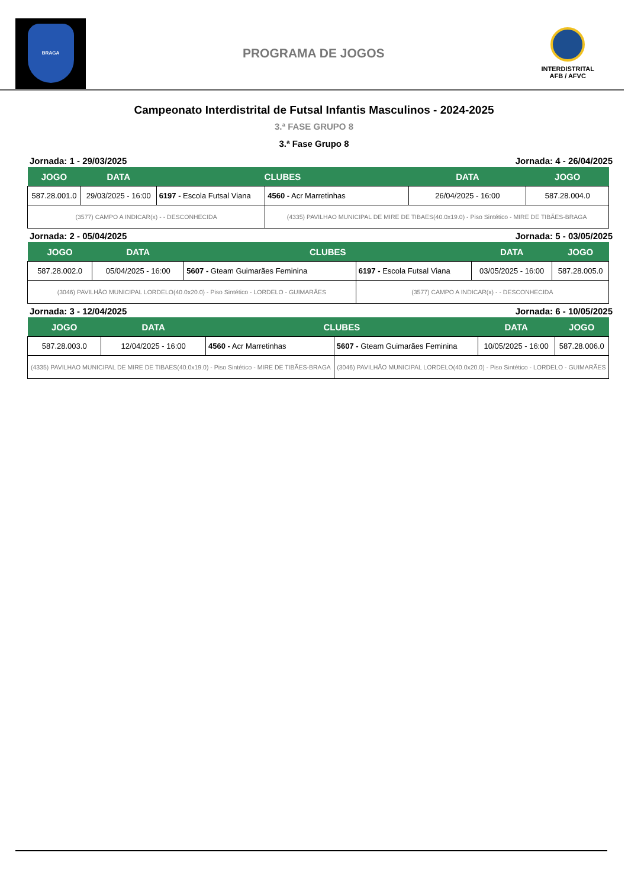BRAGA
PROGRAMA DE JOGOS
INTERDISTRITAL
AFB / AFVC
Campeonato Interdistrital de Futsal Infantis Masculinos - 2024-2025
3.ª FASE GRUPO 8
3.ª Fase Grupo 8
Jornada: 1 - 29/03/2025 Jornada: 4 - 26/04/2025
| JOGO | DATA | CLUBES | | DATA | JOGO |
| --- | --- | --- | --- | --- | --- |
| 587.28.001.0 | 29/03/2025 - 16:00 | 6197 - Escola Futsal Viana | 4560 - Acr Marretinhas | 26/04/2025 - 16:00 | 587.28.004.0 |
| (3577) CAMPO A INDICAR(x) - - DESCONHECIDA | | | (4335) PAVILHAO MUNICIPAL DE MIRE DE TIBAES(40.0x19.0) - Piso Sintético - MIRE DE TIBÃES-BRAGA | | |
Jornada: 2 - 05/04/2025 Jornada: 5 - 03/05/2025
| JOGO | DATA | CLUBES | | DATA | JOGO |
| --- | --- | --- | --- | --- | --- |
| 587.28.002.0 | 05/04/2025 - 16:00 | 5607 - Gteam Guimarães Feminina | 6197 - Escola Futsal Viana | 03/05/2025 - 16:00 | 587.28.005.0 |
| (3046) PAVILHÃO MUNICIPAL LORDELO(40.0x20.0) - Piso Sintético - LORDELO - GUIMARÃES | | | (3577) CAMPO A INDICAR(x) - - DESCONHECIDA | | |
Jornada: 3 - 12/04/2025 Jornada: 6 - 10/05/2025
| JOGO | DATA | CLUBES | | DATA | JOGO |
| --- | --- | --- | --- | --- | --- |
| 587.28.003.0 | 12/04/2025 - 16:00 | 4560 - Acr Marretinhas | 5607 - Gteam Guimarães Feminina | 10/05/2025 - 16:00 | 587.28.006.0 |
| (4335) PAVILHAO MUNICIPAL DE MIRE DE TIBAES(40.0x19.0) - Piso Sintético - MIRE DE TIBÃES-BRAGA | | | (3046) PAVILHÃO MUNICIPAL LORDELO(40.0x20.0) - Piso Sintético - LORDELO - GUIMARÃES | | |